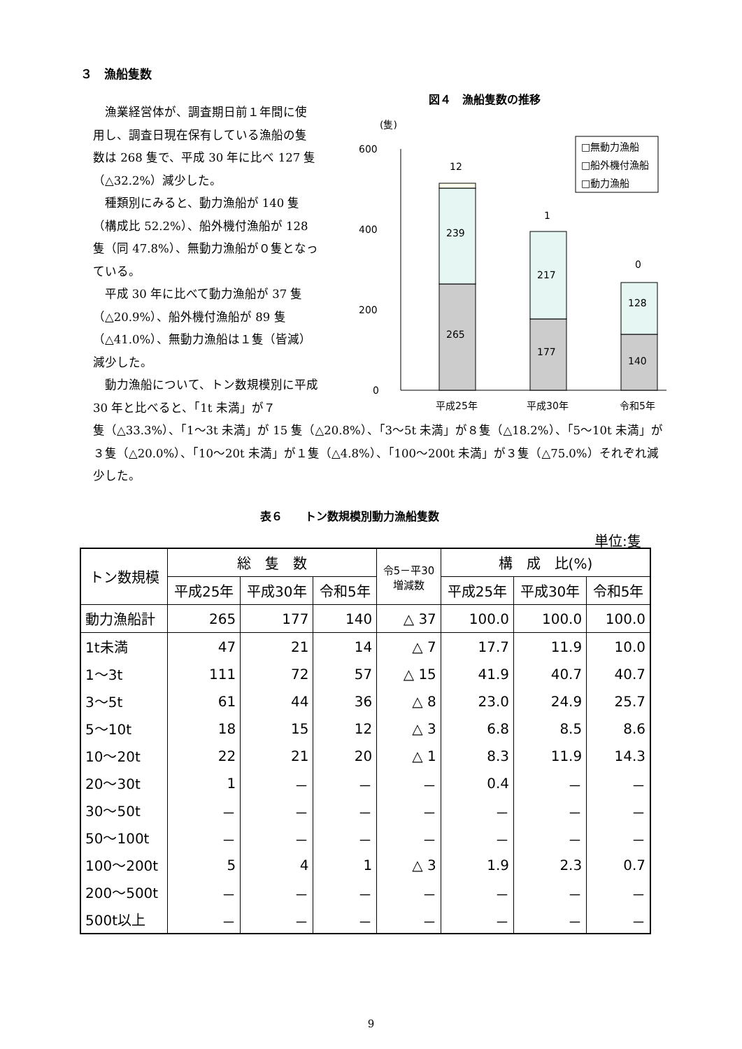３　漁船隻数
漁業経営体が、調査期日前１年間に使用し、調査日現在保有している漁船の隻数は 268 隻で、平成 30 年に比べ 127 隻（△32.2%）減少した。
種類別にみると、動力漁船が 140 隻（構成比 52.2%）、船外機付漁船が 128 隻（同 47.8%）、無動力漁船が０隻となっている。
平成 30 年に比べて動力漁船が 37 隻（△20.9%）、船外機付漁船が 89 隻（△41.0%）、無動力漁船は１隻（皆減）減少した。
動力漁船について、トン数規模別に平成 30 年と比べると、「1t 未満」が７
図４　漁船隻数の推移
(隻)
600
400
200
0
12
1
0
239
265
217
177
128
140
平成25年
平成30年
令和5年
□無動力漁船
□船外機付漁船
□動力漁船
隻（△33.3%）、「1～3t 未満」が 15 隻（△20.8%）、「3～5t 未満」が８隻（△18.2%）、「5～10t 未満」が３隻（△20.0%）、「10～20t 未満」が１隻（△4.8%）、「100～200t 未満」が３隻（△75.0%）それぞれ減少した。
表６　　トン数規模別動力漁船隻数
単位:隻
| トン数規模 | 総 隻 数 | | | 令5－平30 増減数 | 構 成 比(%) | | |
| --- | --- | --- | --- | --- | --- | --- | --- |
| | 平成25年 | 平成30年 | 令和5年 | | 平成25年 | 平成30年 | 令和5年 |
| 動力漁船計 | 265 | 177 | 140 | △ 37 | 100.0 | 100.0 | 100.0 |
| 1t未満 | 47 | 21 | 14 | △ 7 | 17.7 | 11.9 | 10.0 |
| 1～3t | 111 | 72 | 57 | △ 15 | 41.9 | 40.7 | 40.7 |
| 3～5t | 61 | 44 | 36 | △ 8 | 23.0 | 24.9 | 25.7 |
| 5～10t | 18 | 15 | 12 | △ 3 | 6.8 | 8.5 | 8.6 |
| 10～20t | 22 | 21 | 20 | △ 1 | 8.3 | 11.9 | 14.3 |
| 20～30t | 1 | － | － | － | 0.4 | － | － |
| 30～50t | － | － | － | － | － | － | － |
| 50～100t | － | － | － | － | － | － | － |
| 100～200t | 5 | 4 | 1 | △ 3 | 1.9 | 2.3 | 0.7 |
| 200～500t | － | － | － | － | － | － | － |
| 500t以上 | － | － | － | － | － | － | － |
9